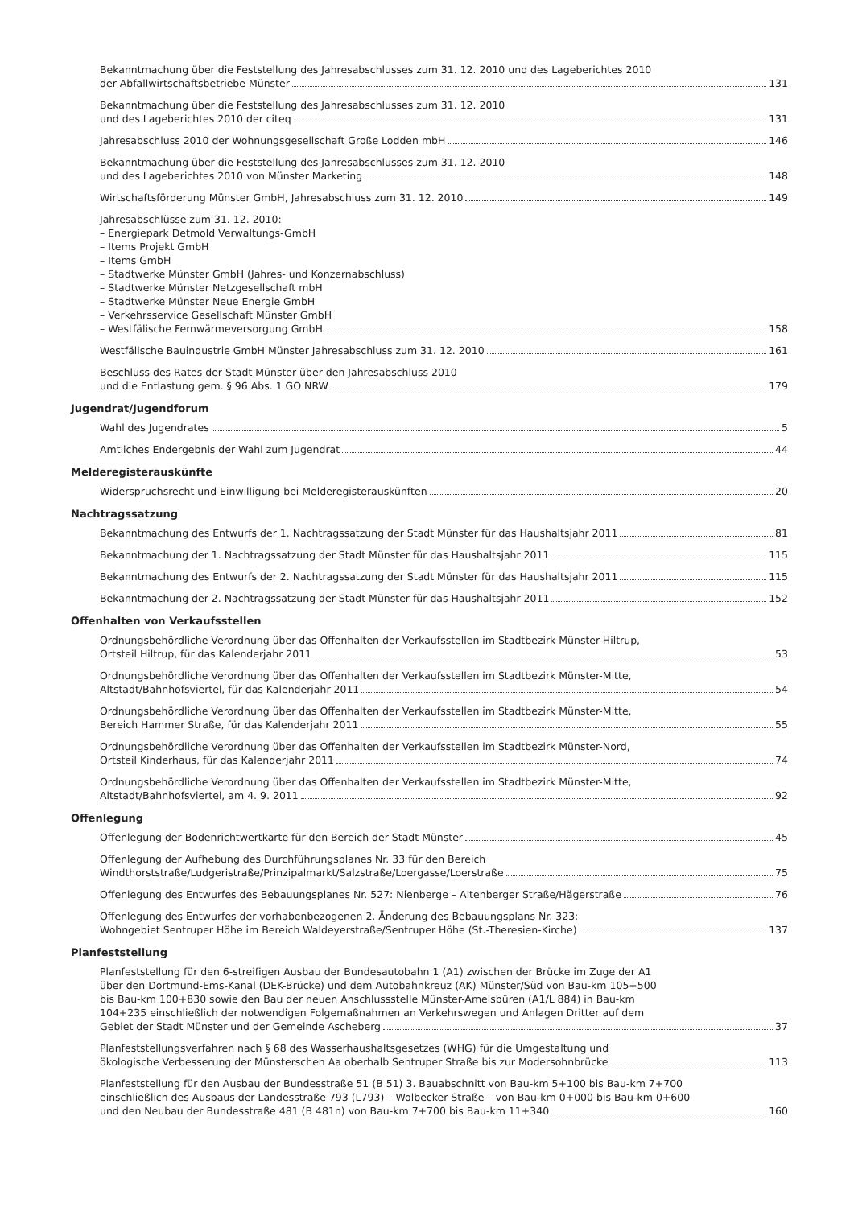Bekanntmachung über die Feststellung des Jahresabschlusses zum 31. 12. 2010 und des Lageberichtes 2010
der Abfallwirtschaftsbetriebe Münster 131
Bekanntmachung über die Feststellung des Jahresabschlusses zum 31. 12. 2010
und des Lageberichtes 2010 der citeq 131
Jahresabschluss 2010 der Wohnungsgesellschaft Große Lodden mbH 146
Bekanntmachung über die Feststellung des Jahresabschlusses zum 31. 12. 2010
und des Lageberichtes 2010 von Münster Marketing 148
Wirtschaftsförderung Münster GmbH, Jahresabschluss zum 31. 12. 2010 149
Jahresabschlüsse zum 31. 12. 2010:
– Energiepark Detmold Verwaltungs-GmbH
– Items Projekt GmbH
– Items GmbH
– Stadtwerke Münster GmbH (Jahres- und Konzernabschluss)
– Stadtwerke Münster Netzgesellschaft mbH
– Stadtwerke Münster Neue Energie GmbH
– Verkehrsservice Gesellschaft Münster GmbH
– Westfälische Fernwärmeversorgung GmbH 158
Westfälische Bauindustrie GmbH Münster Jahresabschluss zum 31. 12. 2010 161
Beschluss des Rates der Stadt Münster über den Jahresabschluss 2010
und die Entlastung gem. § 96 Abs. 1 GO NRW 179
Jugendrat/Jugendforum
Wahl des Jugendrates 5
Amtliches Endergebnis der Wahl zum Jugendrat 44
Melderegisterauskünfte
Widerspruchsrecht und Einwilligung bei Melderegisterauskünften 20
Nachtragssatzung
Bekanntmachung des Entwurfs der 1. Nachtragssatzung der Stadt Münster für das Haushaltsjahr 2011 81
Bekanntmachung der 1. Nachtragssatzung der Stadt Münster für das Haushaltsjahr 2011 115
Bekanntmachung des Entwurfs der 2. Nachtragssatzung der Stadt Münster für das Haushaltsjahr 2011 115
Bekanntmachung der 2. Nachtragssatzung der Stadt Münster für das Haushaltsjahr 2011 152
Offenhalten von Verkaufsstellen
Ordnungsbehördliche Verordnung über das Offenhalten der Verkaufsstellen im Stadtbezirk Münster-Hiltrup,
Ortsteil Hiltrup, für das Kalenderjahr 2011 53
Ordnungsbehördliche Verordnung über das Offenhalten der Verkaufsstellen im Stadtbezirk Münster-Mitte,
Altstadt/Bahnhofsviertel, für das Kalenderjahr 2011 54
Ordnungsbehördliche Verordnung über das Offenhalten der Verkaufsstellen im Stadtbezirk Münster-Mitte,
Bereich Hammer Straße, für das Kalenderjahr 2011 55
Ordnungsbehördliche Verordnung über das Offenhalten der Verkaufsstellen im Stadtbezirk Münster-Nord,
Ortsteil Kinderhaus, für das Kalenderjahr 2011 74
Ordnungsbehördliche Verordnung über das Offenhalten der Verkaufsstellen im Stadtbezirk Münster-Mitte,
Altstadt/Bahnhofsviertel, am 4. 9. 2011 92
Offenlegung
Offenlegung der Bodenrichtwertkarte für den Bereich der Stadt Münster 45
Offenlegung der Aufhebung des Durchführungsplanes Nr. 33 für den Bereich
Windthorststraße/Ludgeristraße/Prinzipalmarkt/Salzstraße/Loergasse/Loerstraße 75
Offenlegung des Entwurfes des Bebauungsplanes Nr. 527: Nienberge – Altenberger Straße/Hägerstraße 76
Offenlegung des Entwurfes der vorhabenbezogenen 2. Änderung des Bebauungsplans Nr. 323:
Wohngebiet Sentruper Höhe im Bereich Waldeyerstraße/Sentruper Höhe (St.-Theresien-Kirche) 137
Planfeststellung
Planfeststellung für den 6-streifigen Ausbau der Bundesautobahn 1 (A1) zwischen der Brücke im Zuge der A1
über den Dortmund-Ems-Kanal (DEK-Brücke) und dem Autobahnkreuz (AK) Münster/Süd von Bau-km 105+500
bis Bau-km 100+830 sowie den Bau der neuen Anschlussstelle Münster-Amelsbüren (A1/L 884) in Bau-km
104+235 einschließlich der notwendigen Folgemaßnahmen an Verkehrswegen und Anlagen Dritter auf dem
Gebiet der Stadt Münster und der Gemeinde Ascheberg 37
Planfeststellungsverfahren nach § 68 des Wasserhaushaltsgesetzes (WHG) für die Umgestaltung und
ökologische Verbesserung der Münsterschen Aa oberhalb Sentruper Straße bis zur Modersohnbrücke 113
Planfeststellung für den Ausbau der Bundesstraße 51 (B 51) 3. Bauabschnitt von Bau-km 5+100 bis Bau-km 7+700
einschließlich des Ausbaus der Landesstraße 793 (L793) – Wolbecker Straße – von Bau-km 0+000 bis Bau-km 0+600
und den Neubau der Bundesstraße 481 (B 481n) von Bau-km 7+700 bis Bau-km 11+340 160